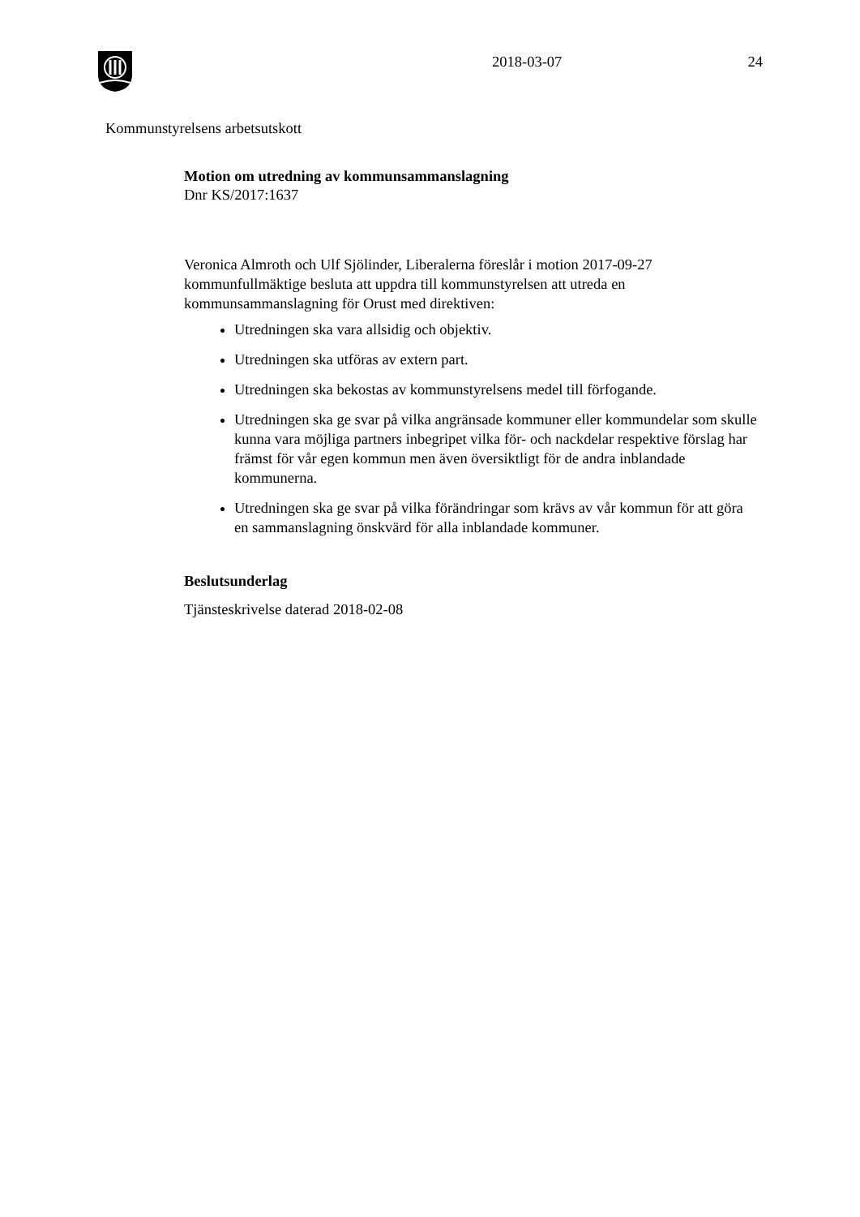2018-03-07 24
Kommunstyrelsens arbetsutskott
Motion om utredning av kommunsammanslagning
Dnr KS/2017:1637
Veronica Almroth och Ulf Sjölinder, Liberalerna föreslår i motion 2017-09-27 kommunfullmäktige besluta att uppdra till kommunstyrelsen att utreda en kommunsammanslagning för Orust med direktiven:
Utredningen ska vara allsidig och objektiv.
Utredningen ska utföras av extern part.
Utredningen ska bekostas av kommunstyrelsens medel till förfogande.
Utredningen ska ge svar på vilka angränsade kommuner eller kommundelar som skulle kunna vara möjliga partners inbegripet vilka för- och nackdelar respektive förslag har främst för vår egen kommun men även översiktligt för de andra inblandade kommunerna.
Utredningen ska ge svar på vilka förändringar som krävs av vår kommun för att göra en sammanslagning önskvärd för alla inblandade kommuner.
Beslutsunderlag
Tjänsteskrivelse daterad 2018-02-08